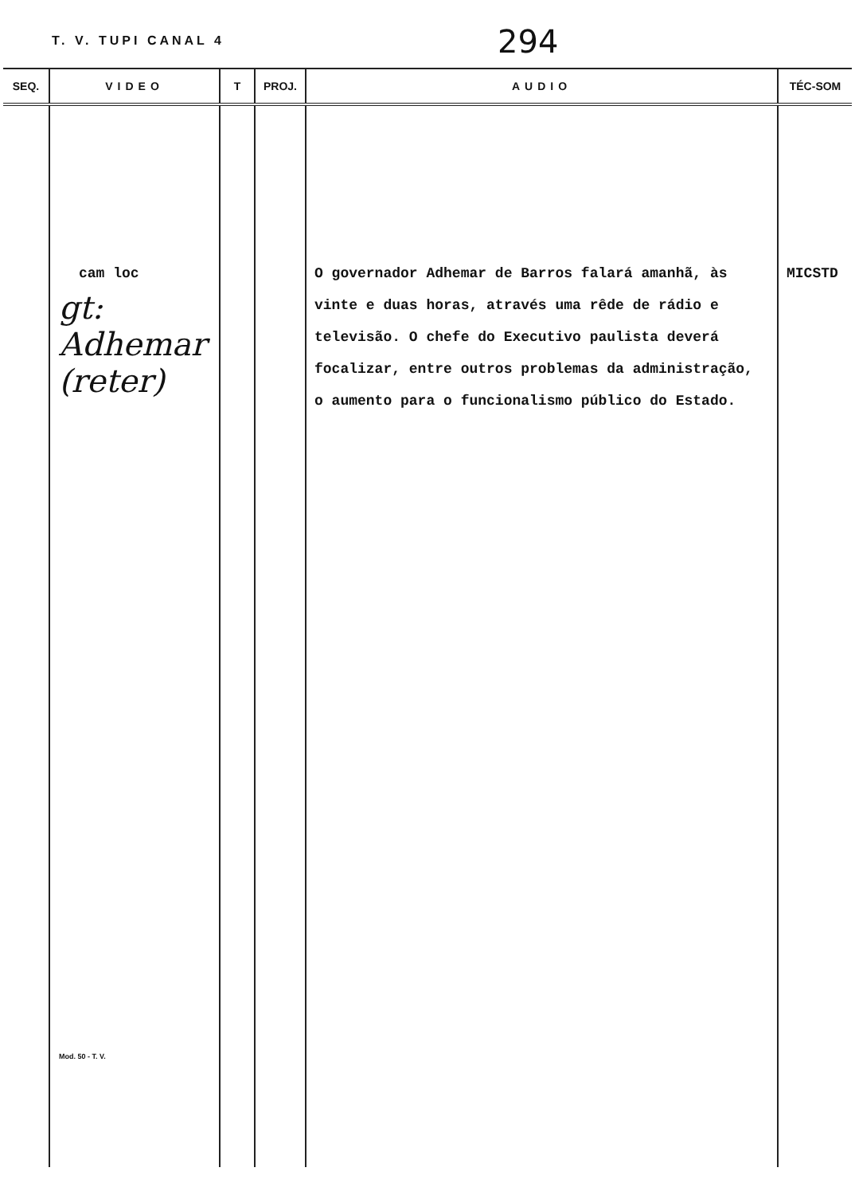T. V. TUPI CANAL 4
294
| SEQ. | VIDEO | T | PROJ. | AUDIO | TÉC-SOM |
| --- | --- | --- | --- | --- | --- |
| | cam loc gt: Adhemar (reter) Mod. 50 - T. V. | | | O governador Adhemar de Barros falará amanhã, às vinte e duas horas, através uma rêde de rádio e televisão. O chefe do Executivo paulista deverá focalizar, entre outros problemas da administração, o aumento para o funcionalismo público do Estado. | MICSTD |